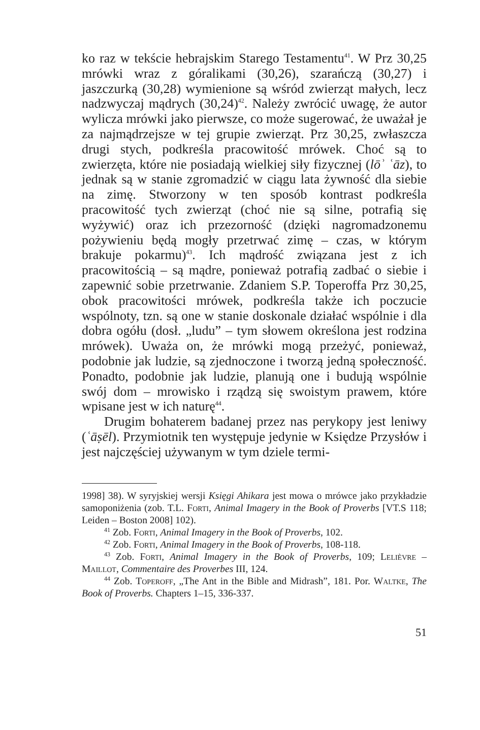ko raz w tekście hebrajskim Starego Testamentu<sup>41</sup>. W Prz 30,25 mrówki wraz z góralikami (30,26), szarańczą (30,27) i jaszczurką (30,28) wymienione są wśród zwierząt małych, lecz nadzwyczaj mądrych (30,24)<sup>42</sup>. Należy zwrócić uwagę, że autor wylicza mrówki jako pierwsze, co może sugerować, że uważał je za najmądrzejsze w tej grupie zwierząt. Prz 30,25, zwłaszcza drugi stych, podkreśla pracowitość mrówek. Choć są to zwierzęta, które nie posiadają wielkiej siły fizycznej (lōʾ ʿāz), to jednak są w stanie zgromadzić w ciągu lata żywność dla siebie na zimę. Stworzony w ten sposób kontrast podkreśla pracowitość tych zwierząt (choć nie są silne, potrafią się wyżywić) oraz ich przezorność (dzięki nagromadzonemu pożywieniu będą mogły przetrwać zimę – czas, w którym brakuje pokarmu)<sup>43</sup>. Ich mądrość związana jest z ich pracowitością – są mądre, ponieważ potrafią zadbać o siebie i zapewnić sobie przetrwanie. Zdaniem S.P. Toperoffa Prz 30,25, obok pracowitości mrówek, podkreśla także ich poczucie wspólnoty, tzn. są one w stanie doskonale działać wspólnie i dla dobra ogółu (dosł. „ludu” – tym słowem określona jest rodzina mrówek). Uważa on, że mrówki mogą przeżyć, ponieważ, podobnie jak ludzie, są zjednoczone i tworzą jedną społeczność. Ponadto, podobnie jak ludzie, planują one i budują wspólnie swój dom – mrowisko i rządzą się swoistym prawem, które wpisane jest w ich naturę<sup>44</sup>.
Drugim bohaterem badanej przez nas perykopy jest leniwy (ʿāṣēl). Przymiotnik ten występuje jedynie w Księdze Przysłów i jest najczęściej używanym w tym dziele termi-
1998] 38). W syryjskiej wersji Księgi Ahikara jest mowa o mrówce jako przykładzie samoponiżenia (zob. T.L. Forti, Animal Imagery in the Book of Proverbs [VT.S 118; Leiden – Boston 2008] 102).
<sup>41</sup> Zob. Forti, Animal Imagery in the Book of Proverbs, 102.
<sup>42</sup> Zob. Forti, Animal Imagery in the Book of Proverbs, 108-118.
<sup>43</sup> Zob. Forti, Animal Imagery in the Book of Proverbs, 109; Lelièvre – Maillot, Commentaire des Proverbes III, 124.
<sup>44</sup> Zob. Toperoff, „The Ant in the Bible and Midrash”, 181. Por. Waltke, The Book of Proverbs. Chapters 1–15, 336-337.
51